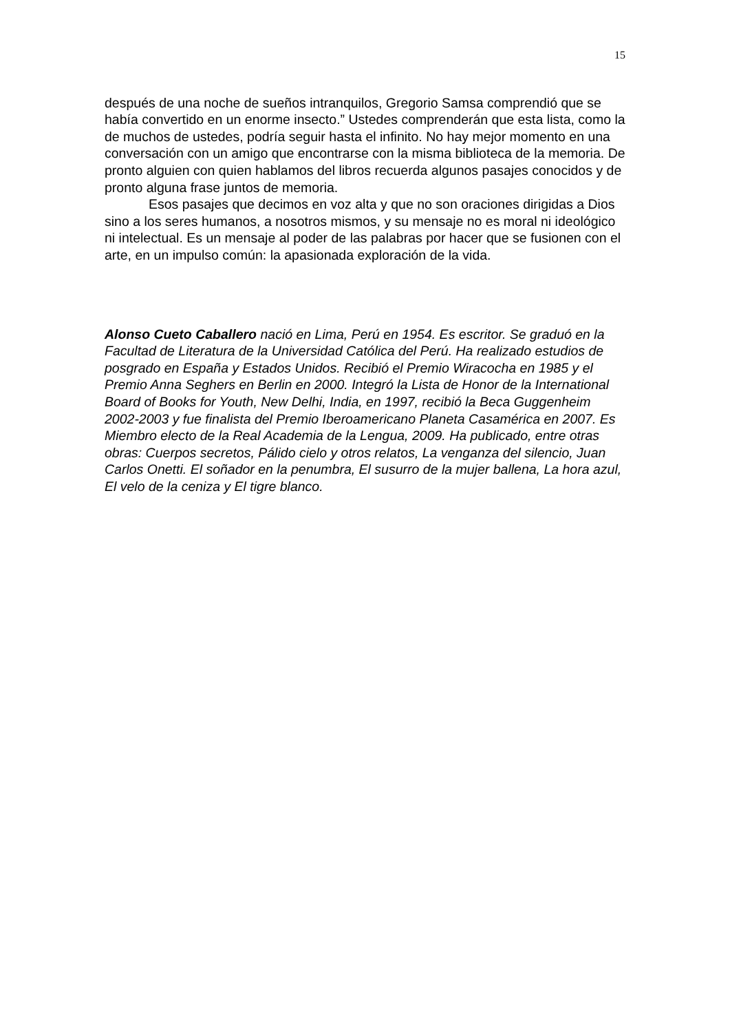15
después de una noche de sueños intranquilos, Gregorio Samsa comprendió que se había convertido en un enorme insecto.” Ustedes comprenderán que esta lista, como la de muchos de ustedes, podría seguir hasta el infinito. No hay mejor momento en una conversación con un amigo que encontrarse con la misma biblioteca de la memoria. De pronto alguien con quien hablamos del libros recuerda algunos pasajes conocidos y de pronto alguna frase juntos de memoria.
Esos pasajes que decimos en voz alta y que no son oraciones dirigidas a Dios sino a los seres humanos, a nosotros mismos, y su mensaje no es moral ni ideológico ni intelectual. Es un mensaje al poder de las palabras por hacer que se fusionen con el arte, en un impulso común: la apasionada exploración de la vida.
Alonso Cueto Caballero nació en Lima, Perú en 1954. Es escritor. Se graduó en la Facultad de Literatura de la Universidad Católica del Perú. Ha realizado estudios de posgrado en España y Estados Unidos. Recibió el Premio Wiracocha en 1985 y el Premio Anna Seghers en Berlin en 2000. Integró la Lista de Honor de la International Board of Books for Youth, New Delhi, India, en 1997, recibió la Beca Guggenheim 2002-2003 y fue finalista del Premio Iberoamericano Planeta Casamérica en 2007. Es Miembro electo de la Real Academia de la Lengua, 2009. Ha publicado, entre otras obras: Cuerpos secretos, Pálido cielo y otros relatos, La venganza del silencio, Juan Carlos Onetti. El soñador en la penumbra, El susurro de la mujer ballena, La hora azul, El velo de la ceniza y El tigre blanco.